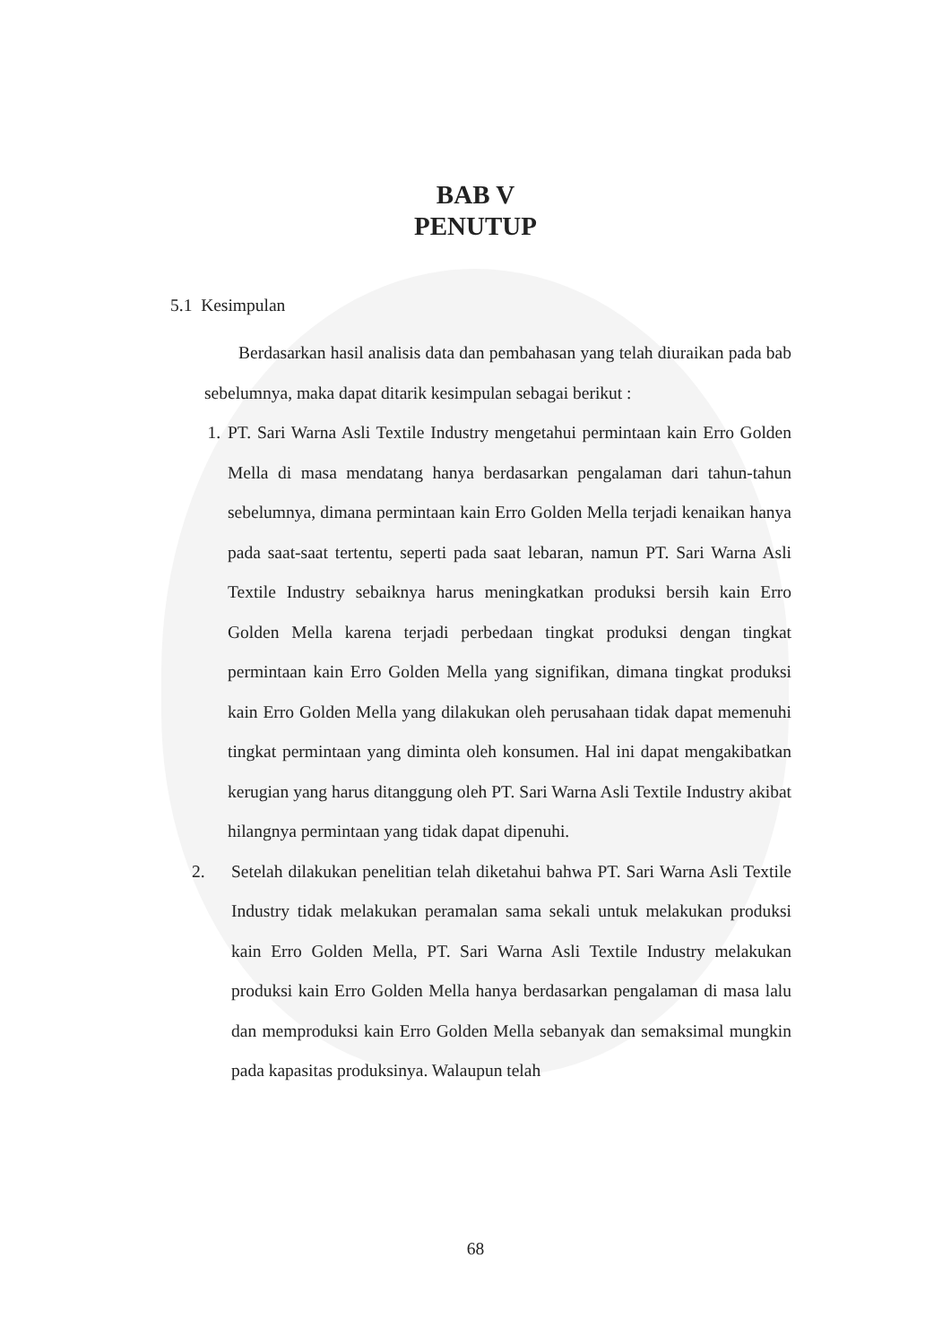BAB V
PENUTUP
5.1 Kesimpulan
Berdasarkan hasil analisis data dan pembahasan yang telah diuraikan pada bab sebelumnya, maka dapat ditarik kesimpulan sebagai berikut :
1. PT. Sari Warna Asli Textile Industry mengetahui permintaan kain Erro Golden Mella di masa mendatang hanya berdasarkan pengalaman dari tahun-tahun sebelumnya, dimana permintaan kain Erro Golden Mella terjadi kenaikan hanya pada saat-saat tertentu, seperti pada saat lebaran, namun PT. Sari Warna Asli Textile Industry sebaiknya harus meningkatkan produksi bersih kain Erro Golden Mella karena terjadi perbedaan tingkat produksi dengan tingkat permintaan kain Erro Golden Mella yang signifikan, dimana tingkat produksi kain Erro Golden Mella yang dilakukan oleh perusahaan tidak dapat memenuhi tingkat permintaan yang diminta oleh konsumen. Hal ini dapat mengakibatkan kerugian yang harus ditanggung oleh PT. Sari Warna Asli Textile Industry akibat hilangnya permintaan yang tidak dapat dipenuhi.
2. Setelah dilakukan penelitian telah diketahui bahwa PT. Sari Warna Asli Textile Industry tidak melakukan peramalan sama sekali untuk melakukan produksi kain Erro Golden Mella, PT. Sari Warna Asli Textile Industry melakukan produksi kain Erro Golden Mella hanya berdasarkan pengalaman di masa lalu dan memproduksi kain Erro Golden Mella sebanyak dan semaksimal mungkin pada kapasitas produksinya. Walaupun telah
68